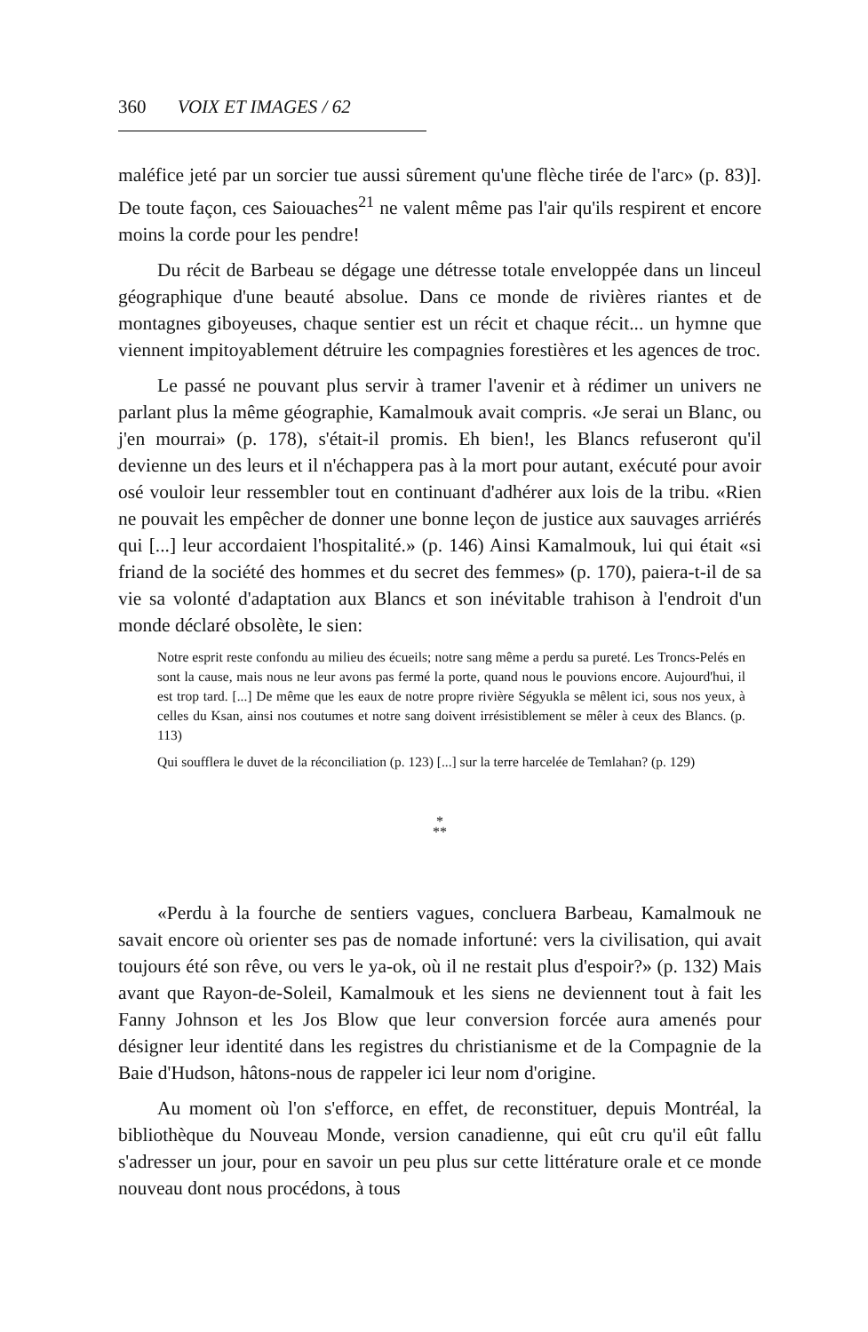360 VOIX ET IMAGES / 62
maléfice jeté par un sorcier tue aussi sûrement qu'une flèche tirée de l'arc» (p. 83)]. De toute façon, ces Saiouaches<sup>21</sup> ne valent même pas l'air qu'ils respirent et encore moins la corde pour les pendre!
Du récit de Barbeau se dégage une détresse totale enveloppée dans un linceul géographique d'une beauté absolue. Dans ce monde de rivières riantes et de montagnes giboyeuses, chaque sentier est un récit et chaque récit... un hymne que viennent impitoyablement détruire les compagnies forestières et les agences de troc.
Le passé ne pouvant plus servir à tramer l'avenir et à rédimer un univers ne parlant plus la même géographie, Kamalmouk avait compris. «Je serai un Blanc, ou j'en mourrai» (p. 178), s'était-il promis. Eh bien!, les Blancs refuseront qu'il devienne un des leurs et il n'échappera pas à la mort pour autant, exécuté pour avoir osé vouloir leur ressembler tout en continuant d'adhérer aux lois de la tribu. «Rien ne pouvait les empêcher de donner une bonne leçon de justice aux sauvages arriérés qui [...] leur accordaient l'hospitalité.» (p. 146) Ainsi Kamalmouk, lui qui était «si friand de la société des hommes et du secret des femmes» (p. 170), paiera-t-il de sa vie sa volonté d'adaptation aux Blancs et son inévitable trahison à l'endroit d'un monde déclaré obsolète, le sien:
Notre esprit reste confondu au milieu des écueils; notre sang même a perdu sa pureté. Les Troncs-Pelés en sont la cause, mais nous ne leur avons pas fermé la porte, quand nous le pouvions encore. Aujourd'hui, il est trop tard. [...] De même que les eaux de notre propre rivière Ségyukla se mêlent ici, sous nos yeux, à celles du Ksan, ainsi nos coutumes et notre sang doivent irrésistiblement se mêler à ceux des Blancs. (p. 113)
Qui soufflera le duvet de la réconciliation (p. 123) [...] sur la terre harcelée de Temlahan? (p. 129)
*
**
«Perdu à la fourche de sentiers vagues, concluera Barbeau, Kamalmouk ne savait encore où orienter ses pas de nomade infortuné: vers la civilisation, qui avait toujours été son rêve, ou vers le ya-ok, où il ne restait plus d'espoir?» (p. 132) Mais avant que Rayon-de-Soleil, Kamalmouk et les siens ne deviennent tout à fait les Fanny Johnson et les Jos Blow que leur conversion forcée aura amenés pour désigner leur identité dans les registres du christianisme et de la Compagnie de la Baie d'Hudson, hâtons-nous de rappeler ici leur nom d'origine.
Au moment où l'on s'efforce, en effet, de reconstituer, depuis Montréal, la bibliothèque du Nouveau Monde, version canadienne, qui eût cru qu'il eût fallu s'adresser un jour, pour en savoir un peu plus sur cette littérature orale et ce monde nouveau dont nous procédons, à tous